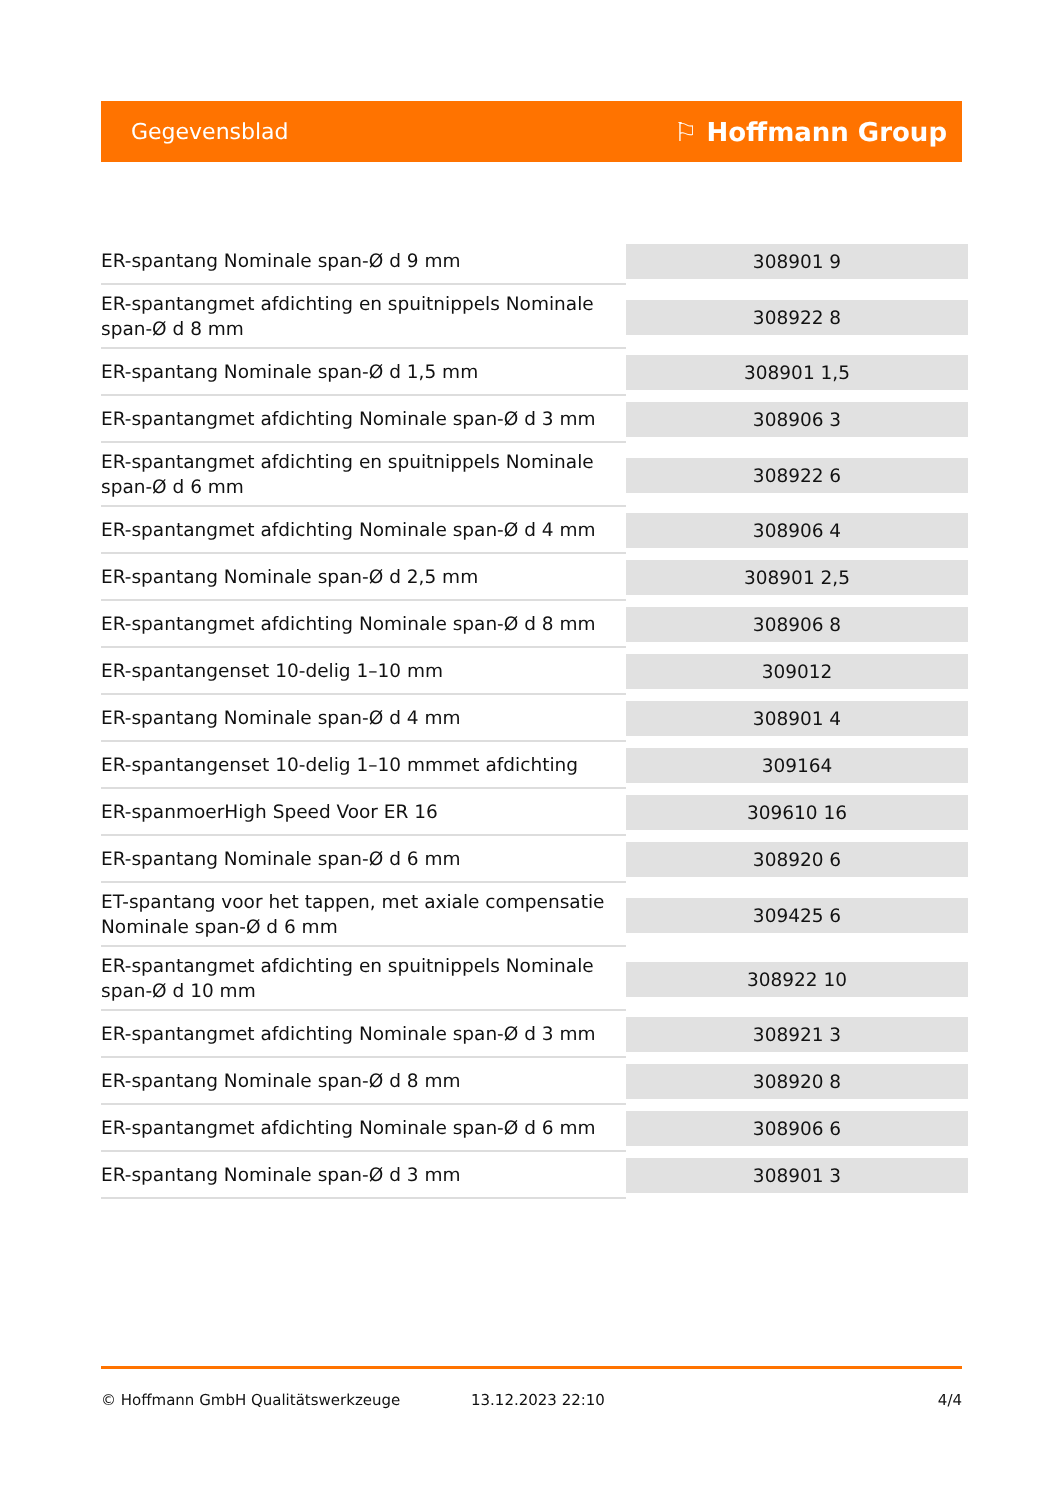Gegevensblad ⚐ Hoffmann Group
| ER-spantang Nominale span-Ø d 9 mm | 308901 9 |
| ER-spantangmet afdichting en spuitnippels Nominale span-Ø d 8 mm | 308922 8 |
| ER-spantang Nominale span-Ø d 1,5 mm | 308901 1,5 |
| ER-spantangmet afdichting Nominale span-Ø d 3 mm | 308906 3 |
| ER-spantangmet afdichting en spuitnippels Nominale span-Ø d 6 mm | 308922 6 |
| ER-spantangmet afdichting Nominale span-Ø d 4 mm | 308906 4 |
| ER-spantang Nominale span-Ø d 2,5 mm | 308901 2,5 |
| ER-spantangmet afdichting Nominale span-Ø d 8 mm | 308906 8 |
| ER-spantangenset 10-delig 1–10 mm | 309012 |
| ER-spantang Nominale span-Ø d 4 mm | 308901 4 |
| ER-spantangenset 10-delig 1–10 mmmet afdichting | 309164 |
| ER-spanmoerHigh Speed Voor ER 16 | 309610 16 |
| ER-spantang Nominale span-Ø d 6 mm | 308920 6 |
| ET-spantang voor het tappen, met axiale compensatie Nominale span-Ø d 6 mm | 309425 6 |
| ER-spantangmet afdichting en spuitnippels Nominale span-Ø d 10 mm | 308922 10 |
| ER-spantangmet afdichting Nominale span-Ø d 3 mm | 308921 3 |
| ER-spantang Nominale span-Ø d 8 mm | 308920 8 |
| ER-spantangmet afdichting Nominale span-Ø d 6 mm | 308906 6 |
| ER-spantang Nominale span-Ø d 3 mm | 308901 3 |
© Hoffmann GmbH Qualitätswerkzeuge 13.12.2023 22:10 4/4